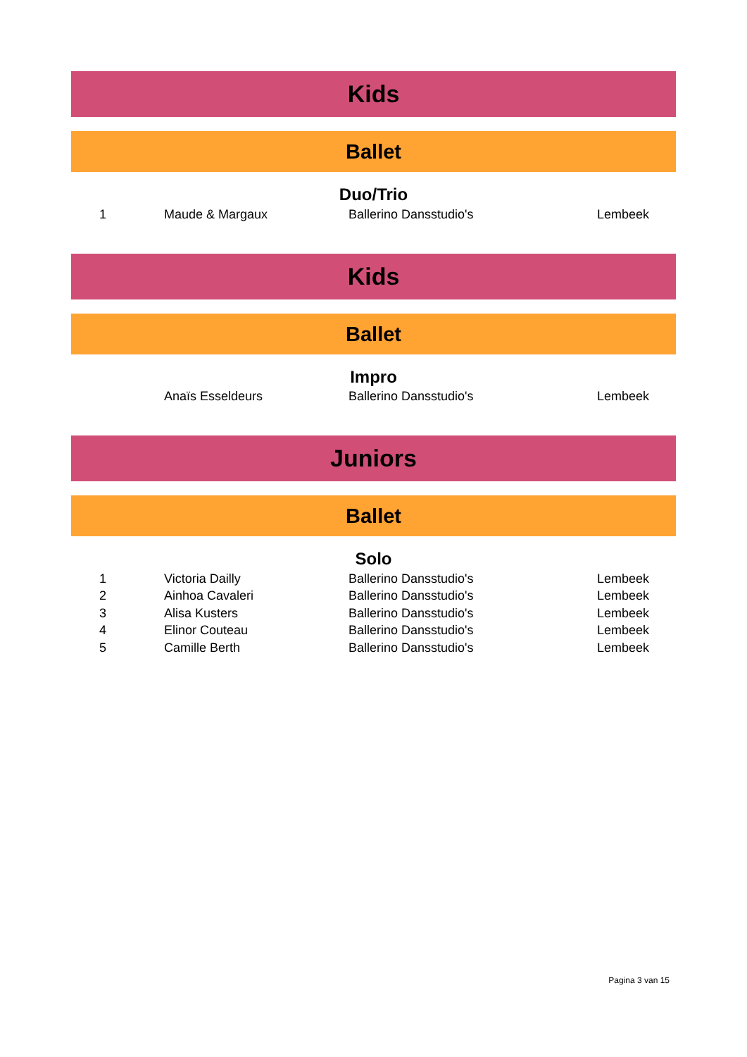Kids
Ballet
Duo/Trio
| 1 | Maude & Margaux | Ballerino Dansstudio's | Lembeek |
Kids
Ballet
Impro
| | Anaïs Esseldeurs | Ballerino Dansstudio's | Lembeek |
Juniors
Ballet
Solo
| 1 | Victoria Dailly | Ballerino Dansstudio's | Lembeek |
| 2 | Ainhoa Cavaleri | Ballerino Dansstudio's | Lembeek |
| 3 | Alisa Kusters | Ballerino Dansstudio's | Lembeek |
| 4 | Elinor Couteau | Ballerino Dansstudio's | Lembeek |
| 5 | Camille Berth | Ballerino Dansstudio's | Lembeek |
Pagina 3 van 15